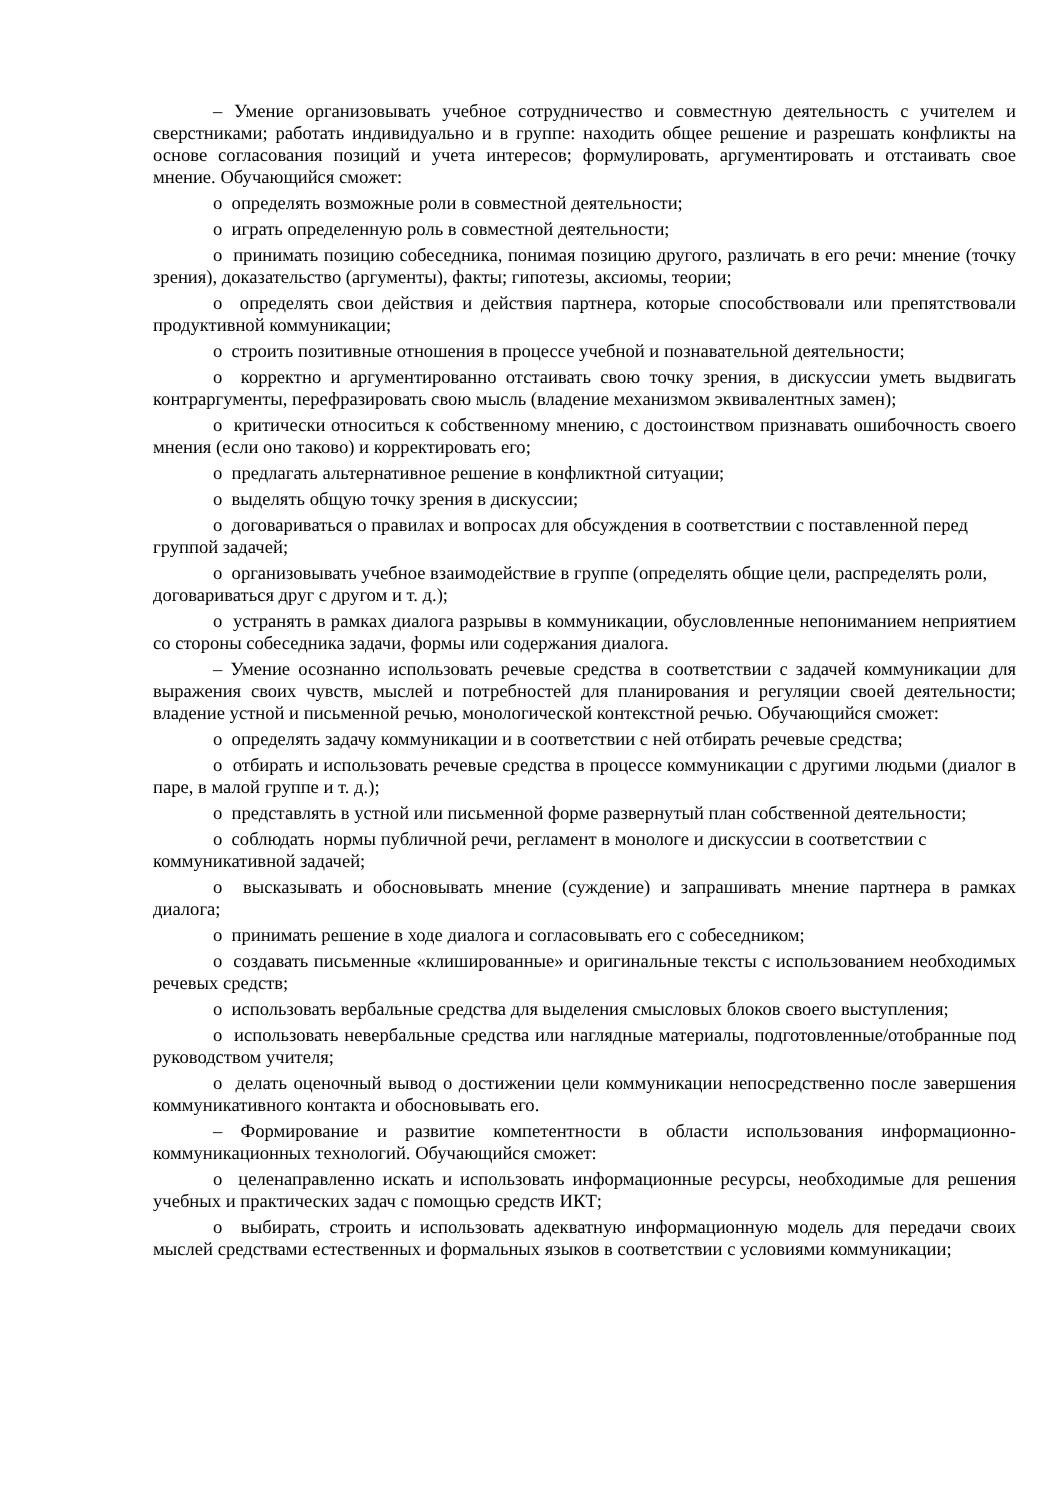– Умение организовывать учебное сотрудничество и совместную деятельность с учителем и сверстниками; работать индивидуально и в группе: находить общее решение и разрешать конфликты на основе согласования позиций и учета интересов; формулировать, аргументировать и отстаивать свое мнение. Обучающийся сможет:
o определять возможные роли в совместной деятельности;
o играть определенную роль в совместной деятельности;
o принимать позицию собеседника, понимая позицию другого, различать в его речи: мнение (точку зрения), доказательство (аргументы), факты; гипотезы, аксиомы, теории;
o определять свои действия и действия партнера, которые способствовали или препятствовали продуктивной коммуникации;
o строить позитивные отношения в процессе учебной и познавательной деятельности;
o корректно и аргументированно отстаивать свою точку зрения, в дискуссии уметь выдвигать контраргументы, перефразировать свою мысль (владение механизмом эквивалентных замен);
o критически относиться к собственному мнению, с достоинством признавать ошибочность своего мнения (если оно таково) и корректировать его;
o предлагать альтернативное решение в конфликтной ситуации;
o выделять общую точку зрения в дискуссии;
o договариваться о правилах и вопросах для обсуждения в соответствии с поставленной перед группой задачей;
o организовывать учебное взаимодействие в группе (определять общие цели, распределять роли, договариваться друг с другом и т. д.);
o устранять в рамках диалога разрывы в коммуникации, обусловленные непониманием неприятием со стороны собеседника задачи, формы или содержания диалога.
– Умение осознанно использовать речевые средства в соответствии с задачей коммуникации для выражения своих чувств, мыслей и потребностей для планирования и регуляции своей деятельности; владение устной и письменной речью, монологической контекстной речью. Обучающийся сможет:
o определять задачу коммуникации и в соответствии с ней отбирать речевые средства;
o отбирать и использовать речевые средства в процессе коммуникации с другими людьми (диалог в паре, в малой группе и т. д.);
o представлять в устной или письменной форме развернутый план собственной деятельности;
o соблюдать нормы публичной речи, регламент в монологе и дискуссии в соответствии с коммуникативной задачей;
o высказывать и обосновывать мнение (суждение) и запрашивать мнение партнера в рамках диалога;
o принимать решение в ходе диалога и согласовывать его с собеседником;
o создавать письменные «клишированные» и оригинальные тексты с использованием необходимых речевых средств;
o использовать вербальные средства для выделения смысловых блоков своего выступления;
o использовать невербальные средства или наглядные материалы, подготовленные/отобранные под руководством учителя;
o делать оценочный вывод о достижении цели коммуникации непосредственно после завершения коммуникативного контакта и обосновывать его.
– Формирование и развитие компетентности в области использования информационно-коммуникационных технологий. Обучающийся сможет:
o целенаправленно искать и использовать информационные ресурсы, необходимые для решения учебных и практических задач с помощью средств ИКТ;
o выбирать, строить и использовать адекватную информационную модель для передачи своих мыслей средствами естественных и формальных языков в соответствии с условиями коммуникации;